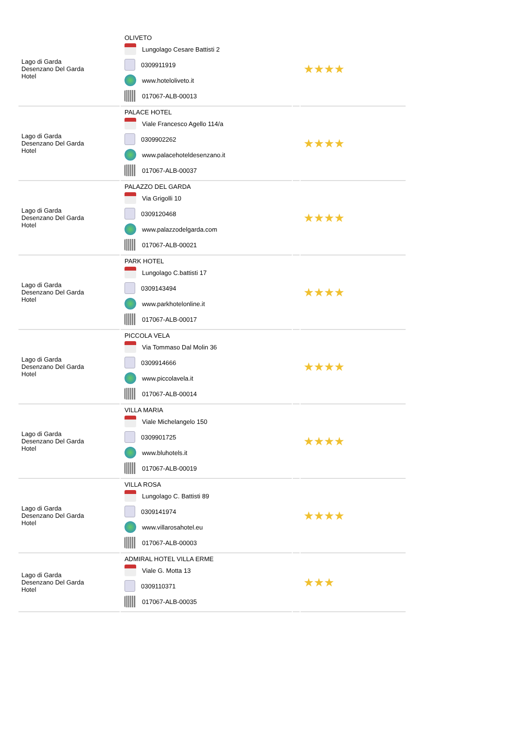| Lago di Garda Desenzano Del Garda Hotel | OLIVETO Lungolago Cesare Battisti 2 0309911919 www.hoteloliveto.it 017067-ALB-00013 | | ★★★★ |
| Lago di Garda Desenzano Del Garda Hotel | PALACE HOTEL Viale Francesco Agello 114/a 0309902262 www.palacehoteldesenzano.it 017067-ALB-00037 | | ★★★★ |
| Lago di Garda Desenzano Del Garda Hotel | PALAZZO DEL GARDA Via Grigolli 10 0309120468 www.palazzodelgarda.com 017067-ALB-00021 | | ★★★★ |
| Lago di Garda Desenzano Del Garda Hotel | PARK HOTEL Lungolago C.battisti 17 0309143494 www.parkhotelonline.it 017067-ALB-00017 | | ★★★★ |
| Lago di Garda Desenzano Del Garda Hotel | PICCOLA VELA Via Tommaso Dal Molin 36 0309914666 www.piccolavela.it 017067-ALB-00014 | | ★★★★ |
| Lago di Garda Desenzano Del Garda Hotel | VILLA MARIA Viale Michelangelo 150 0309901725 www.bluhotels.it 017067-ALB-00019 | | ★★★★ |
| Lago di Garda Desenzano Del Garda Hotel | VILLA ROSA Lungolago C. Battisti 89 0309141974 www.villarosahotel.eu 017067-ALB-00003 | | ★★★★ |
| Lago di Garda Desenzano Del Garda Hotel | ADMIRAL HOTEL VILLA ERME Viale G. Motta 13 0309110371 017067-ALB-00035 | | ★★★ |